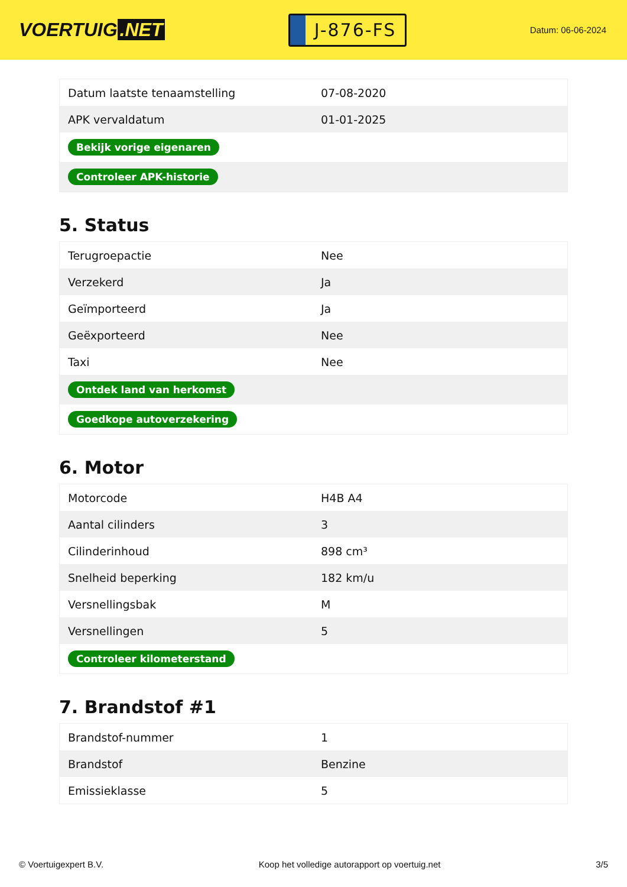VOERTUIG.NET
J-876-FS
Datum: 06-06-2024
| Datum laatste tenaamstelling | 07-08-2020 |
| APK vervaldatum | 01-01-2025 |
| Bekijk vorige eigenaren | |
| Controleer APK-historie | |
5. Status
| Terugroepactie | Nee |
| Verzekerd | Ja |
| Geïmporteerd | Ja |
| Geëxporteerd | Nee |
| Taxi | Nee |
| Ontdek land van herkomst | |
| Goedkope autoverzekering | |
6. Motor
| Motorcode | H4B A4 |
| Aantal cilinders | 3 |
| Cilinderinhoud | 898 cm³ |
| Snelheid beperking | 182 km/u |
| Versnellingsbak | M |
| Versnellingen | 5 |
| Controleer kilometerstand | |
7. Brandstof #1
| Brandstof-nummer | 1 |
| Brandstof | Benzine |
| Emissieklasse | 5 |
© Voertuigexpert B.V. Koop het volledige autorapport op voertuig.net 3/5